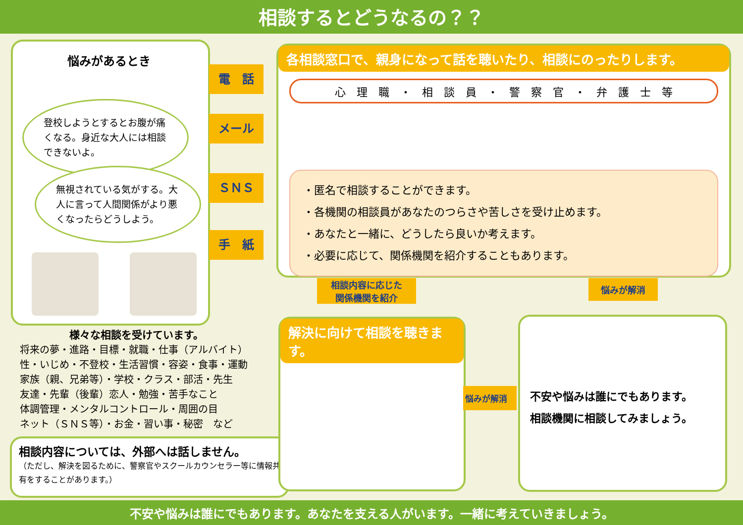相談するとどうなるの？？
悩みがあるとき
登校しようとするとお腹が痛くなる。身近な大人には相談できないよ。
無視されている気がする。大人に言って人間関係がより悪くなったらどうしよう。
電　話
メール
ＳＮＳ
手　紙
各相談窓口で、親身になって話を聴いたり、相談にのったりします。
心　理　職　・　相　談　員　・　警　察　官　・　弁　護　士　等
・匿名で相談することができます。
・各機関の相談員があなたのつらさや苦しさを受け止めます。
・あなたと一緒に、どうしたら良いか考えます。
・必要に応じて、関係機関を紹介することもあります。
相談内容に応じた
関係機関を紹介
悩みが解消
様々な相談を受けています。
将来の夢・進路・目標・就職・仕事（アルバイト）
性・いじめ・不登校・生活習慣・容姿・食事・運動
家族（親、兄弟等）・学校・クラス・部活・先生
友達・先輩（後輩）恋人・勉強・苦手なこと
体調管理・メンタルコントロール・周囲の目
ネット（ＳＮＳ等）・お金・習い事・秘密　など
相談内容については、外部へは話しません。
（ただし、解決を図るために、警察官やスクールカウンセラー等に情報共有をすることがあります。）
解決に向けて相談を聴きます。
悩みが解消
不安や悩みは誰にでもあります。
相談機関に相談してみましょう。
不安や悩みは誰にでもあります。あなたを支える人がいます。一緒に考えていきましょう。